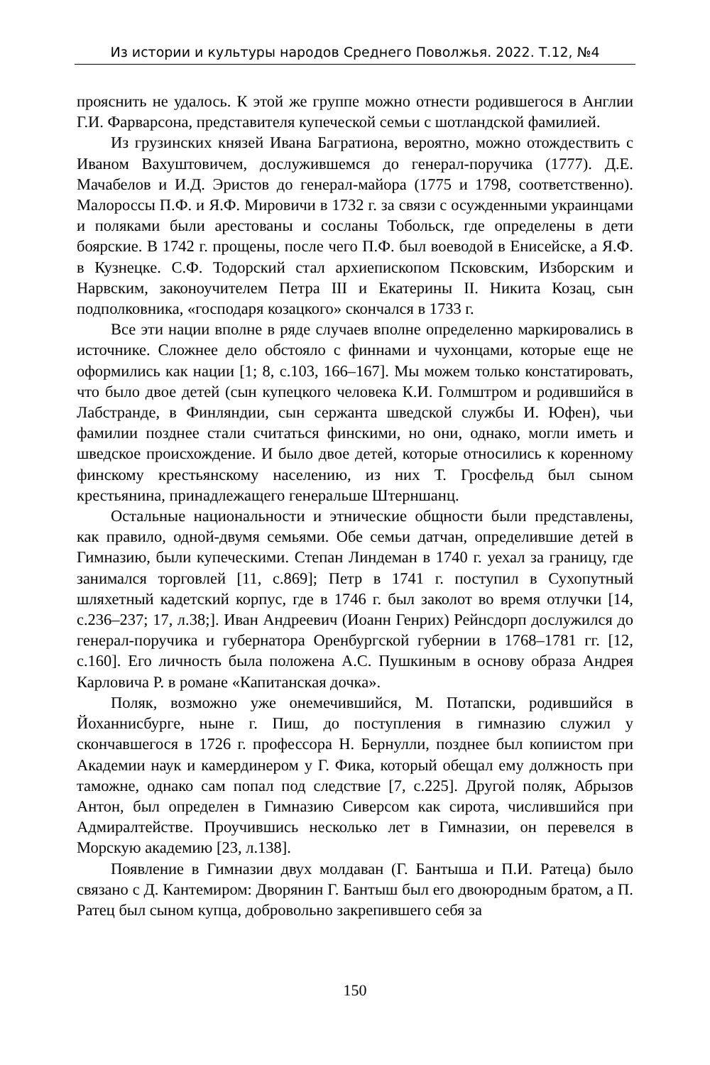Из истории и культуры народов Среднего Поволжья. 2022. Т.12, №4
прояснить не удалось. К этой же группе можно отнести родившегося в Англии Г.И. Фарварсона, представителя купеческой семьи с шотландской фамилией.
Из грузинских князей Ивана Багратиона, вероятно, можно отождествить с Иваном Вахуштовичем, дослужившемся до генерал-поручика (1777). Д.Е. Мачабелов и И.Д. Эристов до генерал-майора (1775 и 1798, соответственно). Малороссы П.Ф. и Я.Ф. Мировичи в 1732 г. за связи с осужденными украинцами и поляками были арестованы и сосланы Тобольск, где определены в дети боярские. В 1742 г. прощены, после чего П.Ф. был воеводой в Енисейске, а Я.Ф. в Кузнецке. С.Ф. Тодорский стал архиепископом Псковским, Изборским и Нарвским, законоучителем Петра III и Екатерины II. Никита Козац, сын подполковника, «господаря козацкого» скончался в 1733 г.
Все эти нации вполне в ряде случаев вполне определенно маркировались в источнике. Сложнее дело обстояло с финнами и чухонцами, которые еще не оформились как нации [1; 8, с.103, 166–167]. Мы можем только констатировать, что было двое детей (сын купецкого человека К.И. Голмштром и родившийся в Лабстранде, в Финляндии, сын сержанта шведской службы И. Юфен), чьи фамилии позднее стали считаться финскими, но они, однако, могли иметь и шведское происхождение. И было двое детей, которые относились к коренному финскому крестьянскому населению, из них Т. Гросфельд был сыном крестьянина, принадлежащего генеральше Штерншанц.
Остальные национальности и этнические общности были представлены, как правило, одной-двумя семьями. Обе семьи датчан, определившие детей в Гимназию, были купеческими. Степан Линдеман в 1740 г. уехал за границу, где занимался торговлей [11, с.869]; Петр в 1741 г. поступил в Сухопутный шляхетный кадетский корпус, где в 1746 г. был заколот во время отлучки [14, с.236–237; 17, л.38;]. Иван Андреевич (Иоанн Генрих) Рейнсдорп дослужился до генерал-поручика и губернатора Оренбургской губернии в 1768–1781 гг. [12, с.160]. Его личность была положена А.С. Пушкиным в основу образа Андрея Карловича Р. в романе «Капитанская дочка».
Поляк, возможно уже онемечившийся, М. Потапски, родившийся в Йоханнисбурге, ныне г. Пиш, до поступления в гимназию служил у скончавшегося в 1726 г. профессора Н. Бернулли, позднее был копиистом при Академии наук и камердинером у Г. Фика, который обещал ему должность при таможне, однако сам попал под следствие [7, с.225]. Другой поляк, Абрызов Антон, был определен в Гимназию Сиверсом как сирота, числившийся при Адмиралтействе. Проучившись несколько лет в Гимназии, он перевелся в Морскую академию [23, л.138].
Появление в Гимназии двух молдаван (Г. Бантыша и П.И. Ратеца) было связано с Д. Кантемиром: Дворянин Г. Бантыш был его двоюродным братом, а П. Ратец был сыном купца, добровольно закрепившего себя за
150